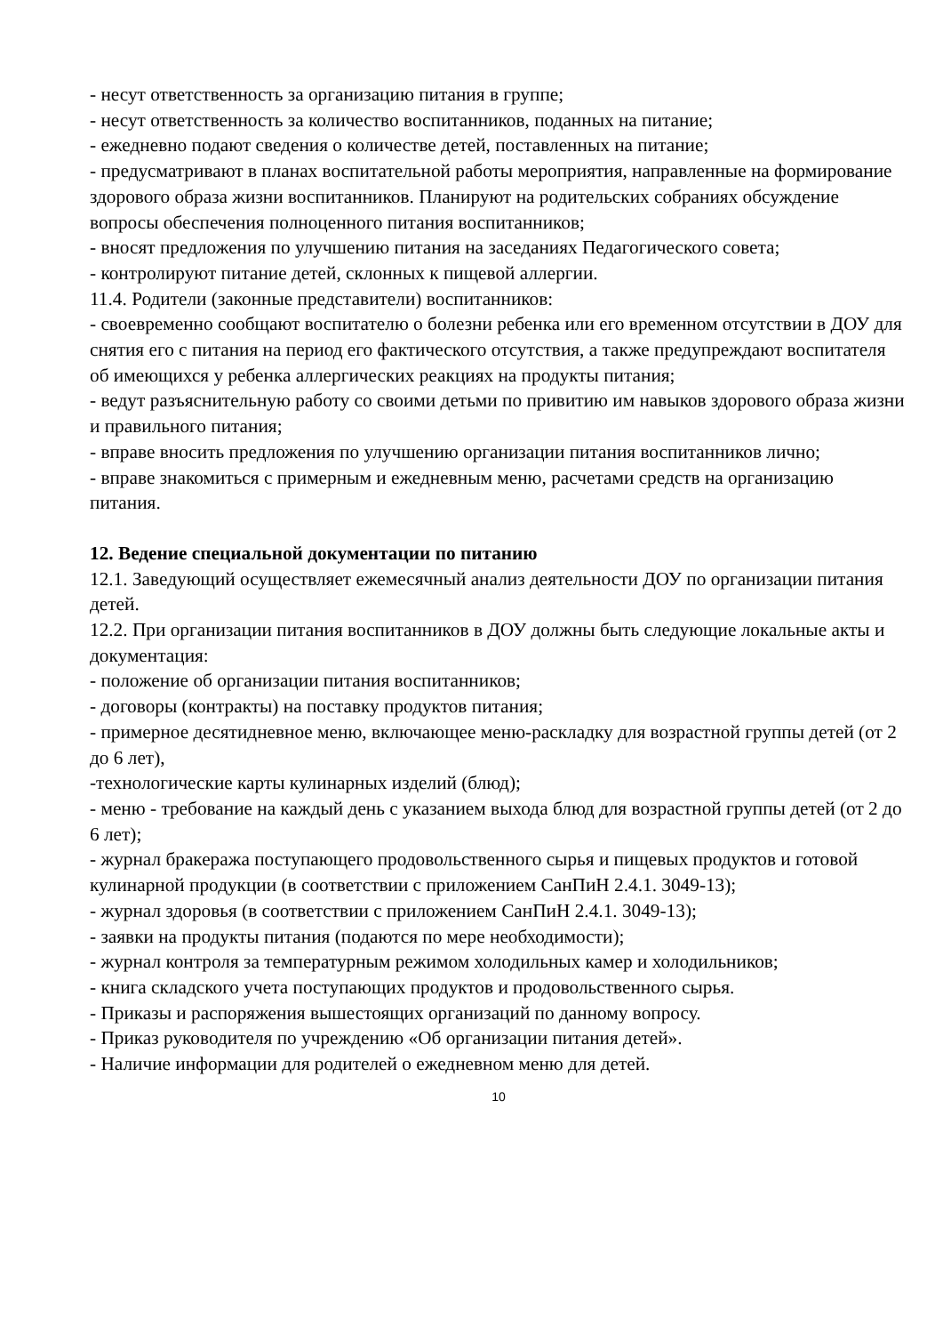- несут ответственность за организацию питания в группе;
- несут ответственность за количество воспитанников, поданных на питание;
- ежедневно подают сведения о количестве детей, поставленных на питание;
- предусматривают в планах воспитательной работы мероприятия, направленные на формирование здорового образа жизни воспитанников. Планируют на родительских собраниях обсуждение вопросы обеспечения полноценного питания воспитанников;
- вносят предложения по улучшению питания на заседаниях Педагогического совета;
- контролируют питание детей, склонных к пищевой аллергии.
11.4. Родители (законные представители) воспитанников:
- своевременно сообщают воспитателю о болезни ребенка или его временном отсутствии в ДОУ для снятия его с питания на период его фактического отсутствия, а также предупреждают воспитателя об имеющихся у ребенка аллергических реакциях на продукты питания;
- ведут разъяснительную работу со своими детьми по привитию им навыков здорового образа жизни и правильного питания;
- вправе вносить предложения по улучшению организации питания воспитанников лично;
- вправе знакомиться с примерным и ежедневным меню, расчетами средств на организацию питания.
12. Ведение специальной документации по питанию
12.1. Заведующий осуществляет ежемесячный анализ деятельности ДОУ по организации питания детей.
12.2. При организации питания воспитанников в ДОУ должны быть следующие локальные акты и документация:
- положение об организации питания воспитанников;
- договоры (контракты) на поставку продуктов питания;
- примерное десятидневное меню, включающее меню-раскладку для возрастной группы детей (от 2 до 6 лет),
-технологические карты кулинарных изделий (блюд);
- меню - требование на каждый день с указанием выхода блюд для возрастной группы детей (от 2 до 6 лет);
- журнал бракеража поступающего продовольственного сырья и пищевых продуктов и готовой кулинарной продукции (в соответствии с приложением СанПиН 2.4.1. 3049-13);
- журнал здоровья (в соответствии с приложением СанПиН 2.4.1. 3049-13);
- заявки на продукты питания (подаются по мере необходимости);
- журнал контроля за температурным режимом холодильных камер и холодильников;
- книга складского учета поступающих продуктов и продовольственного сырья.
- Приказы и распоряжения вышестоящих организаций по данному вопросу.
- Приказ руководителя по учреждению «Об организации питания детей».
- Наличие информации для родителей о ежедневном меню для детей.
10